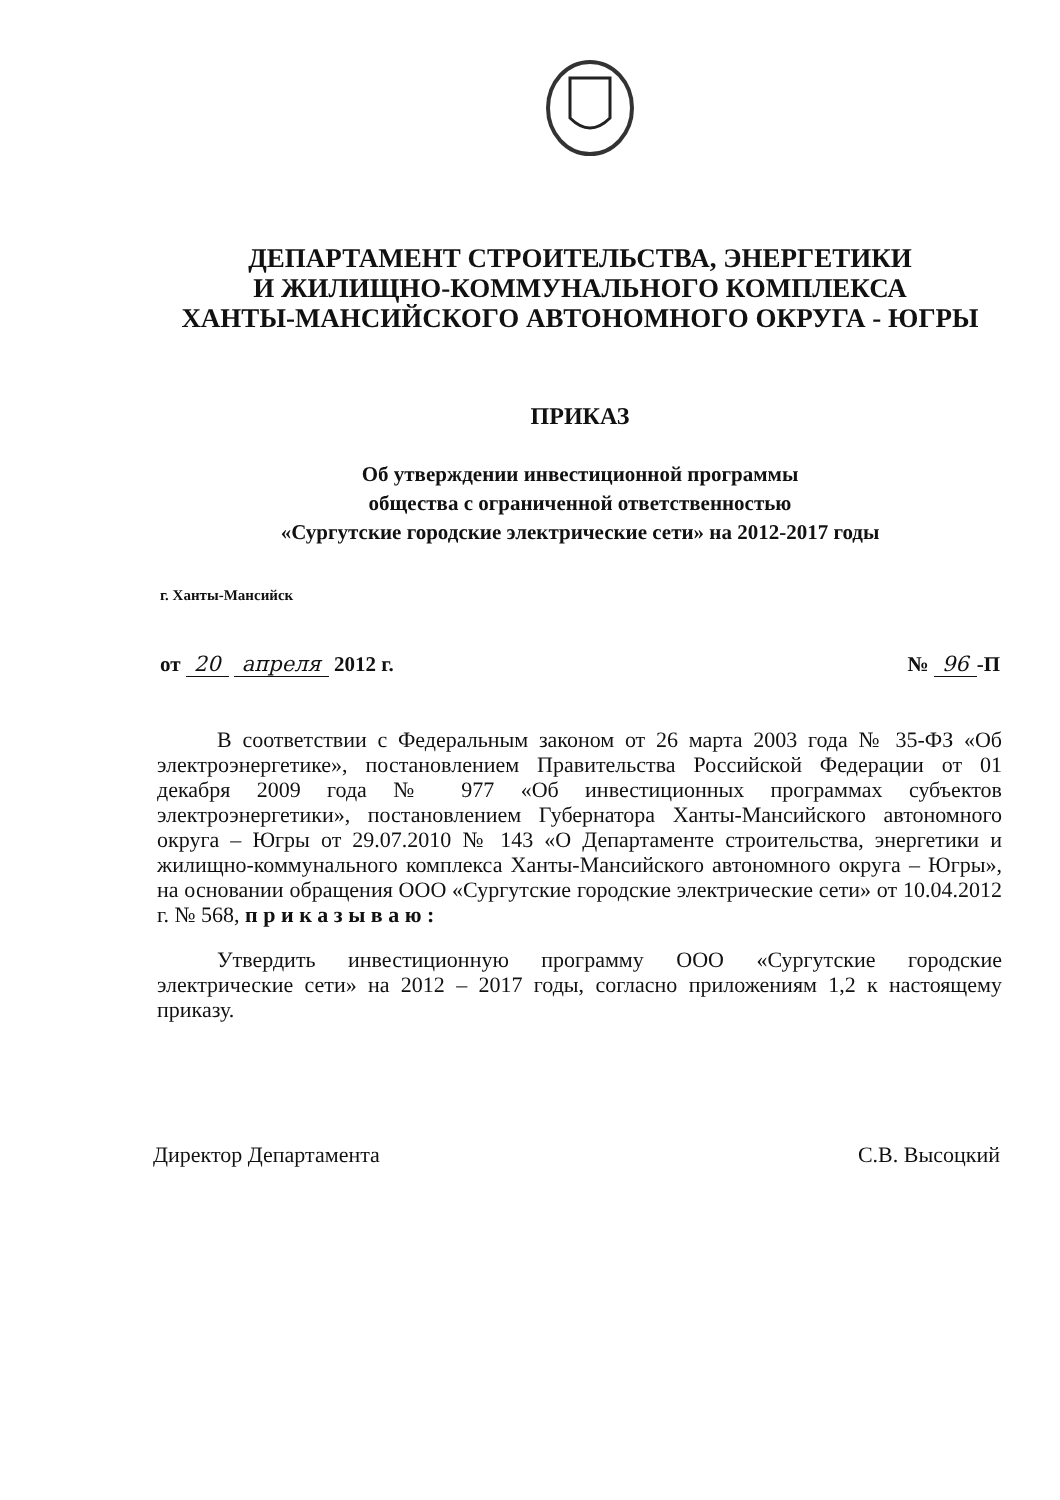ДЕПАРТАМЕНТ СТРОИТЕЛЬСТВА, ЭНЕРГЕТИКИ
И ЖИЛИЩНО-КОММУНАЛЬНОГО КОМПЛЕКСА
ХАНТЫ-МАНСИЙСКОГО АВТОНОМНОГО ОКРУГА - ЮГРЫ
ПРИКАЗ
Об утверждении инвестиционной программы
общества с ограниченной ответственностью
«Сургутские городские электрические сети» на 2012-2017 годы
г. Ханты-Мансийск
от 20 апреля 2012 г. № 96 -П
В соответствии с Федеральным законом от 26 марта 2003 года № 35-ФЗ «Об электроэнергетике», постановлением Правительства Российской Федерации от 01 декабря 2009 года № 977 «Об инвестиционных программах субъектов электроэнергетики», постановлением Губернатора Ханты-Мансийского автономного округа – Югры от 29.07.2010 № 143 «О Департаменте строительства, энергетики и жилищно-коммунального комплекса Ханты-Мансийского автономного округа – Югры», на основании обращения ООО «Сургутские городские электрические сети» от 10.04.2012 г. № 568, п р и к а з ы в а ю :
Утвердить инвестиционную программу ООО «Сургутские городские электрические сети» на 2012 – 2017 годы, согласно приложениям 1,2 к настоящему приказу.
Директор Департамента С.В. Высоцкий